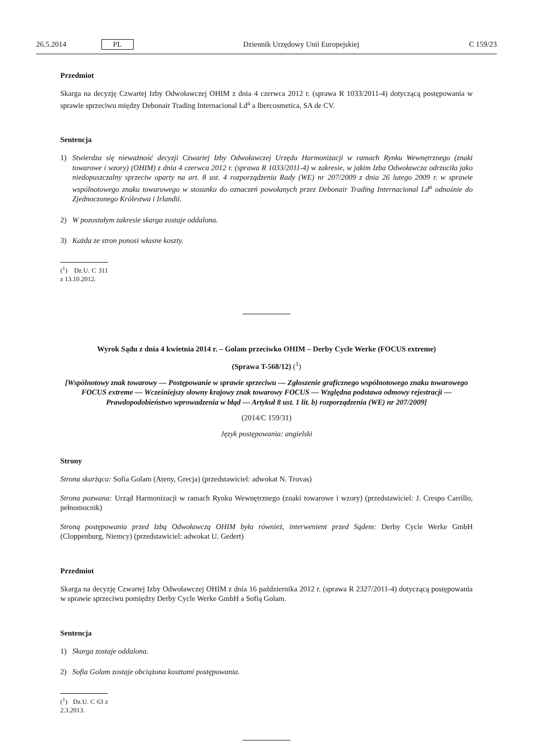26.5.2014 PL Dziennik Urzędowy Unii Europejskiej C 159/23
Przedmiot
Skarga na decyzję Czwartej Izby Odwoławczej OHIM z dnia 4 czerwca 2012 r. (sprawa R 1033/2011-4) dotyczącą postępowania w sprawie sprzeciwu między Debonair Trading Internacional Ld<sup>a</sup> a Ibercosmetica, SA de CV.
Sentencja
1) Stwierdza się nieważność decyzji Czwartej Izby Odwoławczej Urzędu Harmonizacji w ramach Rynku Wewnętrznego (znaki towarowe i wzory) (OHIM) z dnia 4 czerwca 2012 r. (sprawa R 1033/2011-4) w zakresie, w jakim Izba Odwoławcza odrzuciła jako niedopuszczalny sprzeciw oparty na art. 8 ust. 4 rozporządzenia Rady (WE) nr 207/2009 z dnia 26 lutego 2009 r. w sprawie wspólnotowego znaku towarowego w stosunku do oznaczeń powołanych przez Debonair Trading Internacional Ld<sup>a</sup> odnośnie do Zjednoczonego Królestwa i Irlandii.
2) W pozostałym zakresie skarga zostaje oddalona.
3) Każda ze stron ponosi własne koszty.
(<sup>1</sup>) Dz.U. C 311 z 13.10.2012.
Wyrok Sądu z dnia 4 kwietnia 2014 r. – Golam przeciwko OHIM – Derby Cycle Werke (FOCUS extreme)
(Sprawa T-568/12) (<sup>1</sup>)
[Wspólnotowy znak towarowy — Postępowanie w sprawie sprzeciwu — Zgłoszenie graficznego wspólnotowego znaku towarowego FOCUS extreme — Wcześniejszy słowny krajowy znak towarowy FOCUS — Względna podstawa odmowy rejestracji — Prawdopodobieństwo wprowadzenia w błąd — Artykuł 8 ust. 1 lit. b) rozporządzenia (WE) nr 207/2009]
(2014/C 159/31)
Język postępowania: angielski
Strony
Strona skarżąca: Sofia Golam (Ateny, Grecja) (przedstawiciel: adwokat N. Trovas)
Strona pozwana: Urząd Harmonizacji w ramach Rynku Wewnętrznego (znaki towarowe i wzory) (przedstawiciel: J. Crespo Carrillo, pełnomocnik)
Stroną postępowania przed Izbą Odwoławczą OHIM była również, interwenient przed Sądem: Derby Cycle Werke GmbH (Cloppenburg, Niemcy) (przedstawiciel: adwokat U. Gedert)
Przedmiot
Skarga na decyzję Czwartej Izby Odwoławczej OHIM z dnia 16 października 2012 r. (sprawa R 2327/2011-4) dotyczącą postępowania w sprawie sprzeciwu pomiędzy Derby Cycle Werke GmbH a Sofią Golam.
Sentencja
1) Skarga zostaje oddalona.
2) Sofia Golam zostaje obciążona kosztami postępowania.
(<sup>1</sup>) Dz.U. C 63 z 2.3.2013.